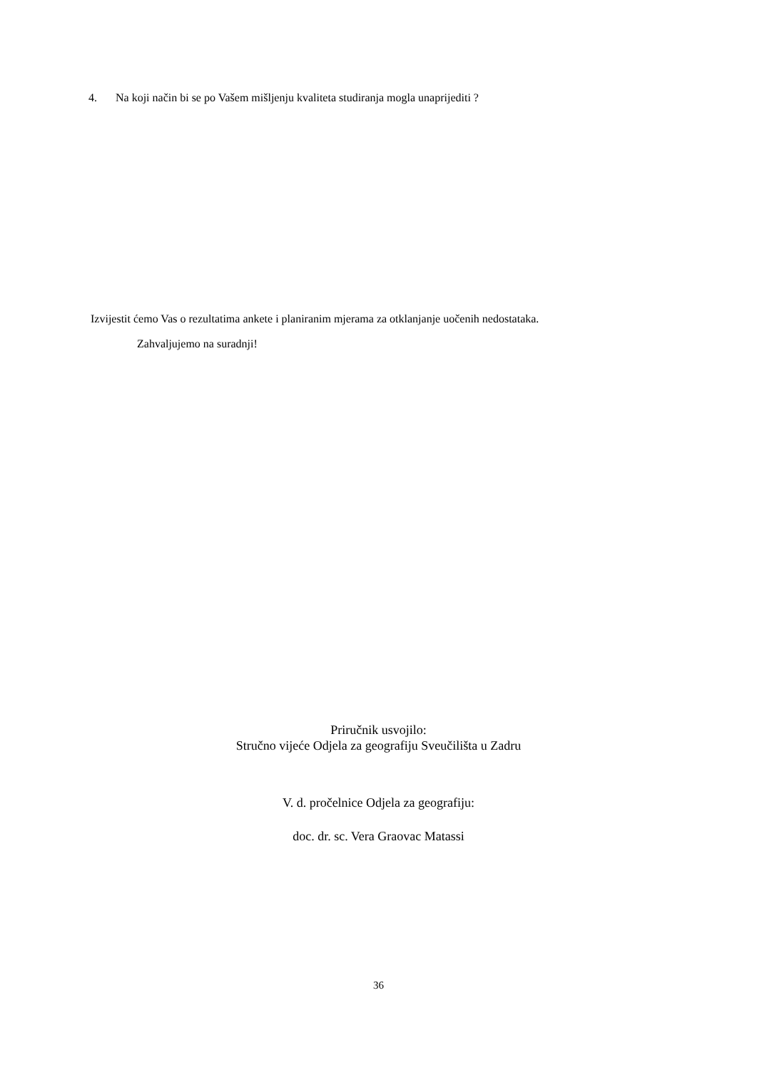4. Na koji način bi se po Vašem mišljenju kvaliteta studiranja mogla unaprijediti ?
Izvijestit ćemo Vas o rezultatima ankete i planiranim mjerama za otklanjanje uočenih nedostataka.
Zahvaljujemo na suradnji!
Priručnik usvojilo:
Stručno vijeće Odjela za geografiju Sveučilišta u Zadru
V. d. pročelnice Odjela za geografiju:
doc. dr. sc. Vera Graovac Matassi
36